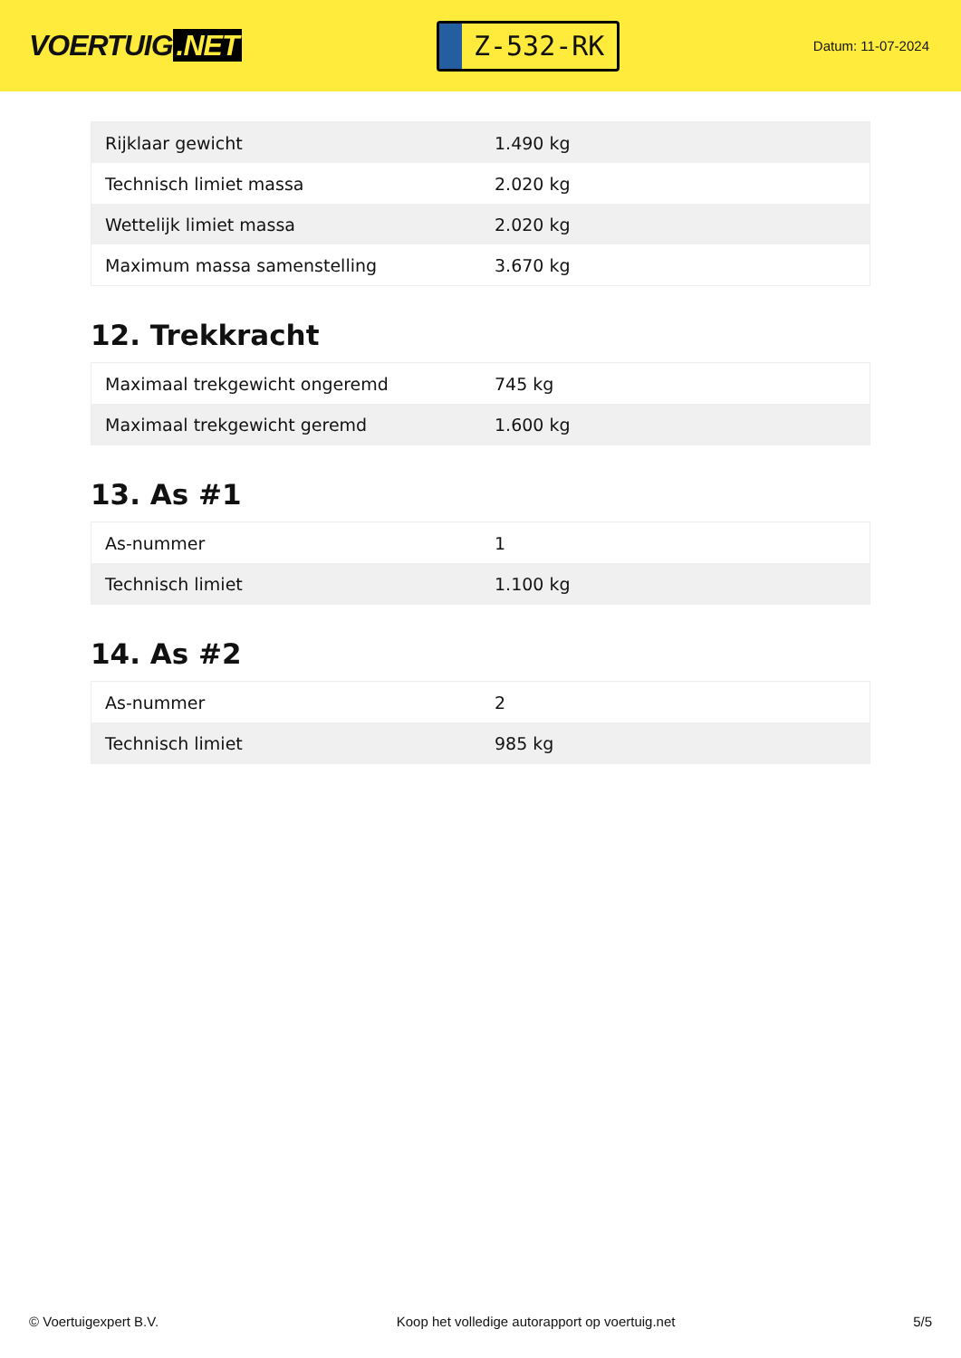VOERTUIG.NET
Z-532-RK
Datum: 11-07-2024
| Rijklaar gewicht | 1.490 kg |
| Technisch limiet massa | 2.020 kg |
| Wettelijk limiet massa | 2.020 kg |
| Maximum massa samenstelling | 3.670 kg |
12. Trekkracht
| Maximaal trekgewicht ongeremd | 745 kg |
| Maximaal trekgewicht geremd | 1.600 kg |
13. As #1
| As-nummer | 1 |
| Technisch limiet | 1.100 kg |
14. As #2
| As-nummer | 2 |
| Technisch limiet | 985 kg |
© Voertuigexpert B.V. Koop het volledige autorapport op voertuig.net 5/5